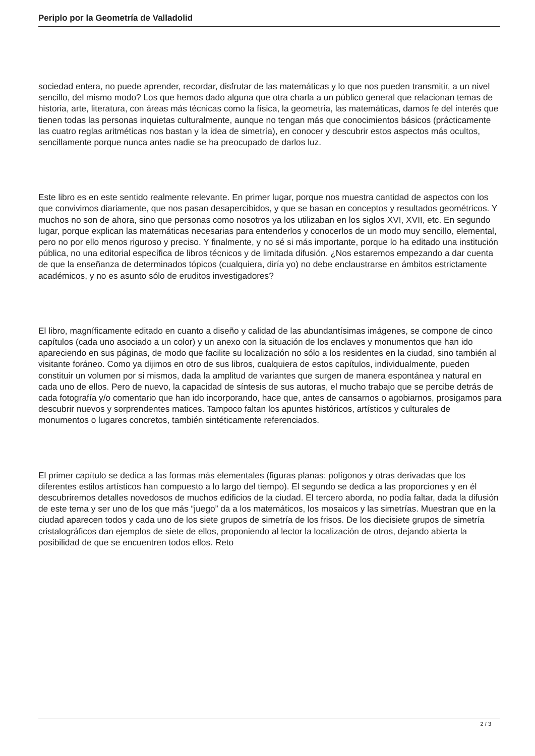Periplo por la Geometría de Valladolid
sociedad entera, no puede aprender, recordar, disfrutar de las matemáticas y lo que nos pueden transmitir, a un nivel sencillo, del mismo modo? Los que hemos dado alguna que otra charla a un público general que relacionan temas de historia, arte, literatura, con áreas más técnicas como la física, la geometría, las matemáticas, damos fe del interés que tienen todas las personas inquietas culturalmente, aunque no tengan más que conocimientos básicos (prácticamente las cuatro reglas aritméticas nos bastan y la idea de simetría), en conocer y descubrir estos aspectos más ocultos, sencillamente porque nunca antes nadie se ha preocupado de darlos luz.
Este libro es en este sentido realmente relevante. En primer lugar, porque nos muestra cantidad de aspectos con los que convivimos diariamente, que nos pasan desapercibidos, y que se basan en conceptos y resultados geométricos. Y muchos no son de ahora, sino que personas como nosotros ya los utilizaban en los siglos XVI, XVII, etc. En segundo lugar, porque explican las matemáticas necesarias para entenderlos y conocerlos de un modo muy sencillo, elemental, pero no por ello menos riguroso y preciso. Y finalmente, y no sé si más importante, porque lo ha editado una institución pública, no una editorial específica de libros técnicos y de limitada difusión. ¿Nos estaremos empezando a dar cuenta de que la enseñanza de determinados tópicos (cualquiera, diría yo) no debe enclaustrarse en ámbitos estrictamente académicos, y no es asunto sólo de eruditos investigadores?
El libro, magníficamente editado en cuanto a diseño y calidad de las abundantísimas imágenes, se compone de cinco capítulos (cada uno asociado a un color) y un anexo con la situación de los enclaves y monumentos que han ido apareciendo en sus páginas, de modo que facilite su localización no sólo a los residentes en la ciudad, sino también al visitante foráneo. Como ya dijimos en otro de sus libros, cualquiera de estos capítulos, individualmente, pueden constituir un volumen por si mismos, dada la amplitud de variantes que surgen de manera espontánea y natural en cada uno de ellos. Pero de nuevo, la capacidad de síntesis de sus autoras, el mucho trabajo que se percibe detrás de cada fotografía y/o comentario que han ido incorporando, hace que, antes de cansarnos o agobiarnos, prosigamos para descubrir nuevos y sorprendentes matices. Tampoco faltan los apuntes históricos, artísticos y culturales de monumentos o lugares concretos, también sintéticamente referenciados.
El primer capítulo se dedica a las formas más elementales (figuras planas: polígonos y otras derivadas que los diferentes estilos artísticos han compuesto a lo largo del tiempo). El segundo se dedica a las proporciones y en él descubriremos detalles novedosos de muchos edificios de la ciudad. El tercero aborda, no podía faltar, dada la difusión de este tema y ser uno de los que más “juego” da a los matemáticos, los mosaicos y las simetrías. Muestran que en la ciudad aparecen todos y cada uno de los siete grupos de simetría de los frisos. De los diecisiete grupos de simetría cristalográficos dan ejemplos de siete de ellos, proponiendo al lector la localización de otros, dejando abierta la posibilidad de que se encuentren todos ellos. Reto
2 / 3